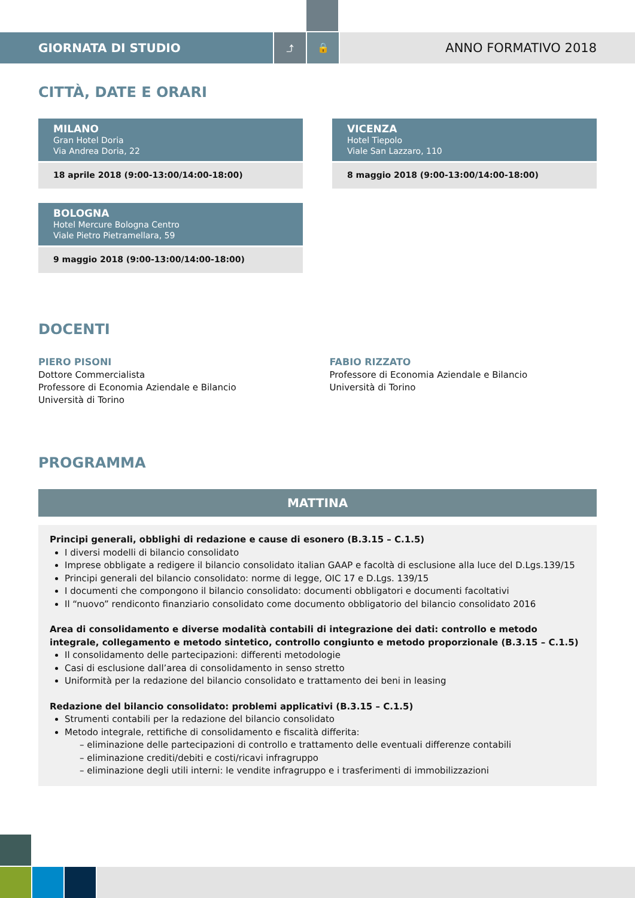GIORNATA DI STUDIO
⤴ 🔒
ANNO FORMATIVO 2018
CITTÀ, DATE E ORARI
MILANO
Gran Hotel Doria
Via Andrea Doria, 22
18 aprile 2018 (9:00-13:00/14:00-18:00)
VICENZA
Hotel Tiepolo
Viale San Lazzaro, 110
8 maggio 2018 (9:00-13:00/14:00-18:00)
BOLOGNA
Hotel Mercure Bologna Centro
Viale Pietro Pietramellara, 59
9 maggio 2018 (9:00-13:00/14:00-18:00)
DOCENTI
PIERO PISONI
Dottore Commercialista
Professore di Economia Aziendale e Bilancio
Università di Torino
FABIO RIZZATO
Professore di Economia Aziendale e Bilancio
Università di Torino
PROGRAMMA
MATTINA
Principi generali, obblighi di redazione e cause di esonero (B.3.15 – C.1.5)
I diversi modelli di bilancio consolidato
Imprese obbligate a redigere il bilancio consolidato italian GAAP e facoltà di esclusione alla luce del D.Lgs.139/15
Principi generali del bilancio consolidato: norme di legge, OIC 17 e D.Lgs. 139/15
I documenti che compongono il bilancio consolidato: documenti obbligatori e documenti facoltativi
Il “nuovo” rendiconto finanziario consolidato come documento obbligatorio del bilancio consolidato 2016
Area di consolidamento e diverse modalità contabili di integrazione dei dati: controllo e metodo integrale, collegamento e metodo sintetico, controllo congiunto e metodo proporzionale (B.3.15 – C.1.5)
Il consolidamento delle partecipazioni: differenti metodologie
Casi di esclusione dall’area di consolidamento in senso stretto
Uniformità per la redazione del bilancio consolidato e trattamento dei beni in leasing
Redazione del bilancio consolidato: problemi applicativi (B.3.15 – C.1.5)
Strumenti contabili per la redazione del bilancio consolidato
Metodo integrale, rettifiche di consolidamento e fiscalità differita:
– eliminazione delle partecipazioni di controllo e trattamento delle eventuali differenze contabili
– eliminazione crediti/debiti e costi/ricavi infragruppo
– eliminazione degli utili interni: le vendite infragruppo e i trasferimenti di immobilizzazioni